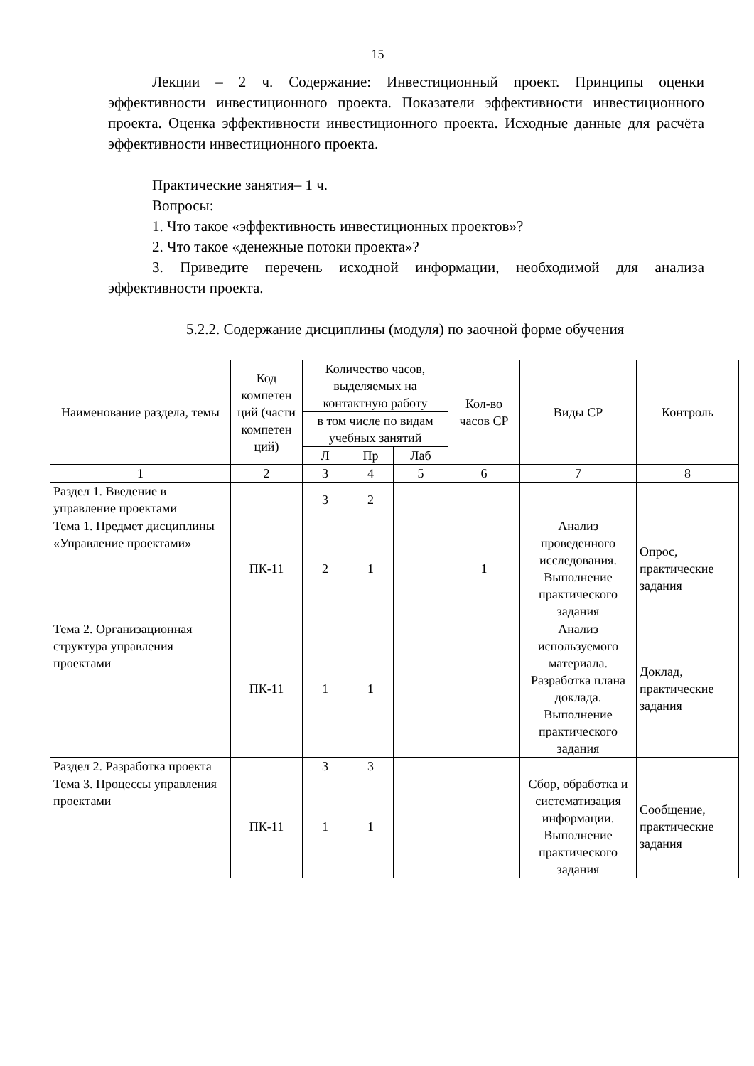15
Лекции – 2 ч. Содержание: Инвестиционный проект. Принципы оценки эффективности инвестиционного проекта. Показатели эффективности инвестиционного проекта. Оценка эффективности инвестиционного проекта. Исходные данные для расчёта эффективности инвестиционного проекта.
Практические занятия– 1 ч.
Вопросы:
1. Что такое «эффективность инвестиционных проектов»?
2. Что такое «денежные потоки проекта»?
3. Приведите перечень исходной информации, необходимой для анализа эффективности проекта.
5.2.2. Содержание дисциплины (модуля) по заочной форме обучения
| Наименование раздела, темы | Код компетен ций (части компетен ций) | Количество часов, выделяемых на контактную работу | | | Кол-во часов СР | Виды СР | Контроль |
| --- | --- | --- | --- | --- | --- | --- | --- |
| | | в том числе по видам учебных занятий | | | | | |
| | | Л | Пр | Лаб | | | |
| 1 | 2 | 3 | 4 | 5 | 6 | 7 | 8 |
| Раздел 1. Введение в управление проектами | | 3 | 2 | | | | |
| Тема 1. Предмет дисциплины «Управление проектами» | ПК-11 | 2 | 1 | | 1 | Анализ проведенного исследования. Выполнение практического задания | Опрос, практические задания |
| Тема 2. Организационная структура управления проектами | ПК-11 | 1 | 1 | | | Анализ используемого материала. Разработка плана доклада. Выполнение практического задания | Доклад, практические задания |
| Раздел 2. Разработка проекта | | 3 | 3 | | | | |
| Тема 3. Процессы управления проектами | ПК-11 | 1 | 1 | | | Сбор, обработка и систематизация информации. Выполнение практического задания | Сообщение, практические задания |